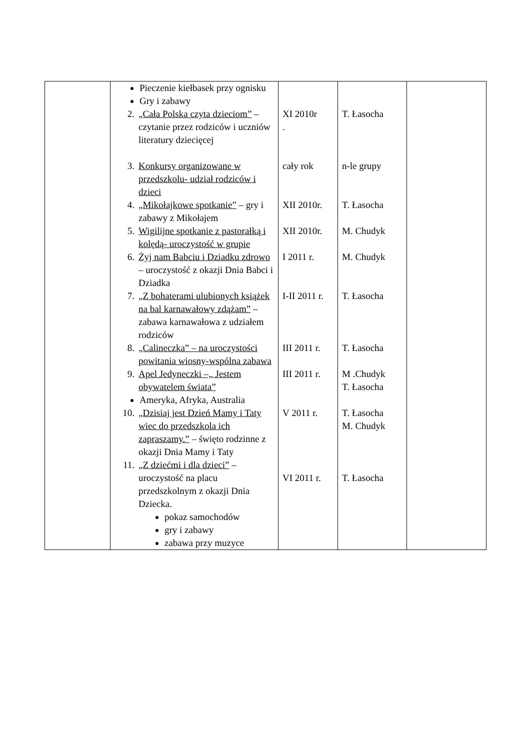| | Pieczenie kiełbasek przy ognisku Gry i zabawy | | | |
| | 2. „Cała Polska czyta dzieciom” – czytanie przez rodziców i uczniów literatury dziecięcej | XI 2010r . | T. Łasocha | |
| | 3. Konkursy organizowane w przedszkolu- udział rodziców i dzieci | cały rok | n-le grupy | |
| | 4. „Mikołajkowe spotkanie” – gry i zabawy z Mikołajem | XII 2010r. | T. Łasocha | |
| | 5. Wigilijne spotkanie z pastorałką i kolędą- uroczystość w grupie | XII 2010r. | M. Chudyk | |
| | 6. Żyj nam Babciu i Dziadku zdrowo – uroczystość z okazji Dnia Babci i Dziadka | I 2011 r. | M. Chudyk | |
| | 7. „Z bohaterami ulubionych książek na bal karnawałowy zdążam” – zabawa karnawałowa z udziałem rodziców | I-II 2011 r. | T. Łasocha | |
| | 8. „Calineczka” – na uroczystości powitania wiosny-wspólna zabawa | III 2011 r. | T. Łasocha | |
| | 9. Apel Jedyneczki –„ Jestem obywatelem świata” Ameryka, Afryka, Australia | III 2011 r. | M .Chudyk T. Łasocha | |
| | 10. „Dzisiaj jest Dzień Mamy i Taty wiec do przedszkola ich zapraszamy.” – święto rodzinne z okazji Dnia Mamy i Taty | V 2011 r. | T. Łasocha M. Chudyk | |
| | 11. „Z dziećmi i dla dzieci” – uroczystość na placu przedszkolnym z okazji Dnia Dziecka. pokaz samochodów gry i zabawy zabawa przy muzyce | VI 2011 r. | T. Łasocha | |